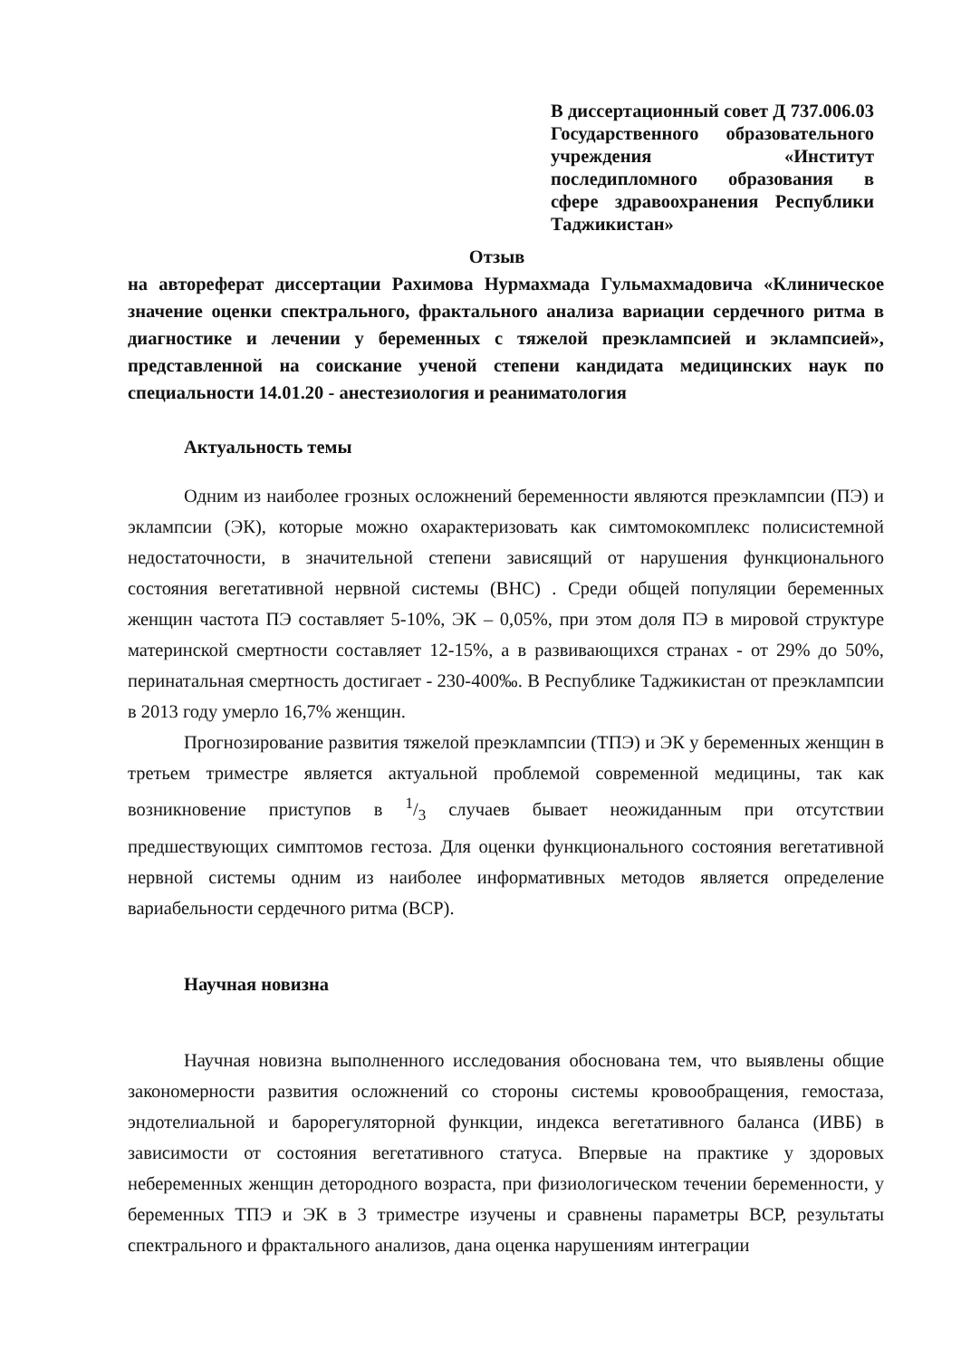В диссертационный совет Д 737.006.03 Государственного образовательного учреждения «Институт последипломного образования в сфере здравоохранения Республики Таджикистан»
Отзыв
на автореферат диссертации Рахимова Нурмахмада Гульмахмадовича «Клиническое значение оценки спектрального, фрактального анализа вариации сердечного ритма в диагностике и лечении у беременных с тяжелой преэклампсией и эклампсией», представленной на соискание ученой степени кандидата медицинских наук по специальности 14.01.20 - анестезиология и реаниматология
Актуальность темы
Одним из наиболее грозных осложнений беременности являются преэклампсии (ПЭ) и эклампсии (ЭК), которые можно охарактеризовать как симтомокомплекс полисистемной недостаточности, в значительной степени зависящий от нарушения функционального состояния вегетативной нервной системы (ВНС) . Среди общей популяции беременных женщин частота ПЭ составляет 5-10%, ЭК – 0,05%, при этом доля ПЭ в мировой структуре материнской смертности составляет 12-15%, а в развивающихся странах - от 29% до 50%, перинатальная смертность достигает - 230-400‰. В Республике Таджикистан от преэклампсии в 2013 году умерло 16,7% женщин.
Прогнозирование развития тяжелой преэклампсии (ТПЭ) и ЭК у беременных женщин в третьем триместре является актуальной проблемой современной медицины, так как возникновение приступов в 1/3 случаев бывает неожиданным при отсутствии предшествующих симптомов гестоза. Для оценки функционального состояния вегетативной нервной системы одним из наиболее информативных методов является определение вариабельности сердечного ритма (ВСР).
Научная новизна
Научная новизна выполненного исследования обоснована тем, что выявлены общие закономерности развития осложнений со стороны системы кровообращения, гемостаза, эндотелиальной и барорегуляторной функции, индекса вегетативного баланса (ИВБ) в зависимости от состояния вегетативного статуса. Впервые на практике у здоровых небеременных женщин детородного возраста, при физиологическом течении беременности, у беременных ТПЭ и ЭК в 3 триместре изучены и сравнены параметры ВСР, результаты спектрального и фрактального анализов, дана оценка нарушениям интеграции